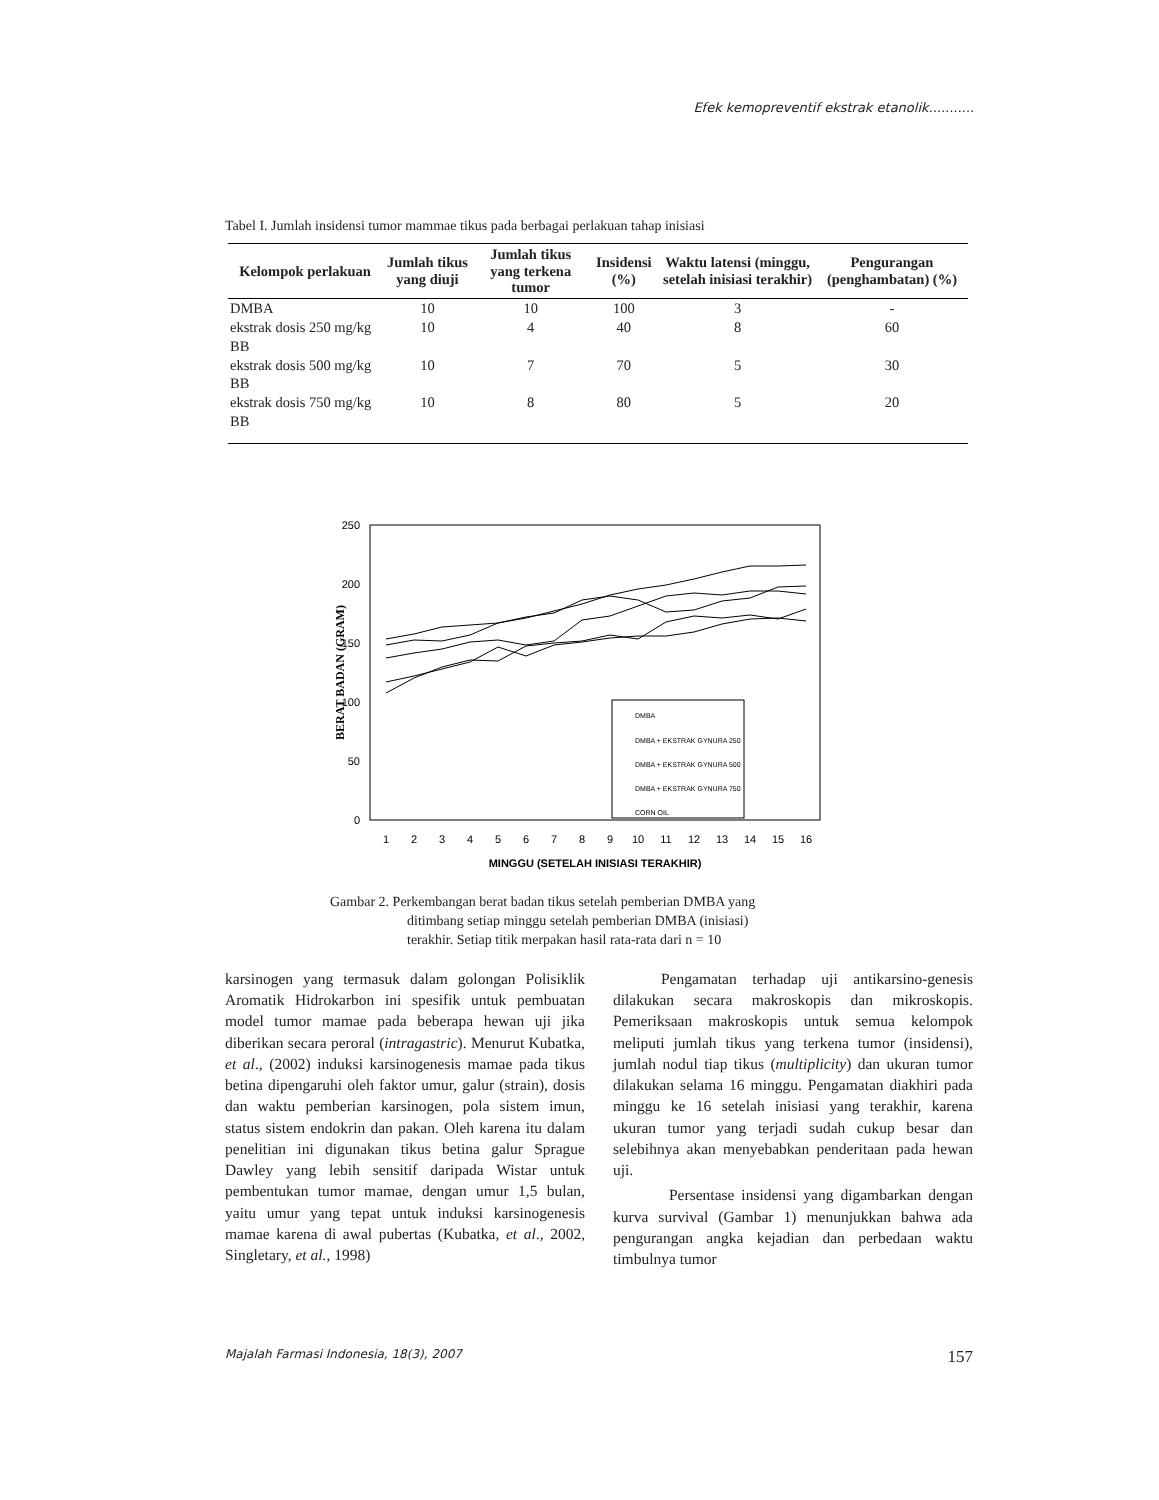Efek kemopreventif ekstrak etanolik...........
Tabel I. Jumlah insidensi tumor mammae tikus pada berbagai perlakuan tahap inisiasi
| Kelompok perlakuan | Jumlah tikus yang diuji | Jumlah tikus yang terkena tumor | Insidensi (%) | Waktu latensi (minggu, setelah inisiasi terakhir) | Pengurangan (penghambatan) (%) |
| --- | --- | --- | --- | --- | --- |
| DMBA | 10 | 10 | 100 | 3 | - |
| ekstrak dosis 250 mg/kg BB | 10 | 4 | 40 | 8 | 60 |
| ekstrak dosis 500 mg/kg BB | 10 | 7 | 70 | 5 | 30 |
| ekstrak dosis 750 mg/kg BB | 10 | 8 | 80 | 5 | 20 |
250
200
150
100
50
0
BERAT BADAN (GRAM)
1
2
3
4
5
6
7
8
9
10
11
12
13
14
15
16
MINGGU (SETELAH INISIASI TERAKHIR)
DMBA
DMBA + EKSTRAK GYNURA 250
DMBA + EKSTRAK GYNURA 500
DMBA + EKSTRAK GYNURA 750
CORN OIL
Gambar 2. Perkembangan berat badan tikus setelah pemberian DMBA yang
ditimbang setiap minggu setelah pemberian DMBA (inisiasi)
terakhir. Setiap titik merpakan hasil rata-rata dari n = 10
karsinogen yang termasuk dalam golongan Polisiklik Aromatik Hidrokarbon ini spesifik untuk pembuatan model tumor mamae pada beberapa hewan uji jika diberikan secara peroral (intragastric). Menurut Kubatka, et al., (2002) induksi karsinogenesis mamae pada tikus betina dipengaruhi oleh faktor umur, galur (strain), dosis dan waktu pemberian karsinogen, pola sistem imun, status sistem endokrin dan pakan. Oleh karena itu dalam penelitian ini digunakan tikus betina galur Sprague Dawley yang lebih sensitif daripada Wistar untuk pembentukan tumor mamae, dengan umur 1,5 bulan, yaitu umur yang tepat untuk induksi karsinogenesis mamae karena di awal pubertas (Kubatka, et al., 2002, Singletary, et al., 1998)
Pengamatan terhadap uji antikarsino-genesis dilakukan secara makroskopis dan mikroskopis. Pemeriksaan makroskopis untuk semua kelompok meliputi jumlah tikus yang terkena tumor (insidensi), jumlah nodul tiap tikus (multiplicity) dan ukuran tumor dilakukan selama 16 minggu. Pengamatan diakhiri pada minggu ke 16 setelah inisiasi yang terakhir, karena ukuran tumor yang terjadi sudah cukup besar dan selebihnya akan menyebabkan penderitaan pada hewan uji.
Persentase insidensi yang digambarkan dengan kurva survival (Gambar 1) menunjukkan bahwa ada pengurangan angka kejadian dan perbedaan waktu timbulnya tumor
Majalah Farmasi Indonesia, 18(3), 2007 157